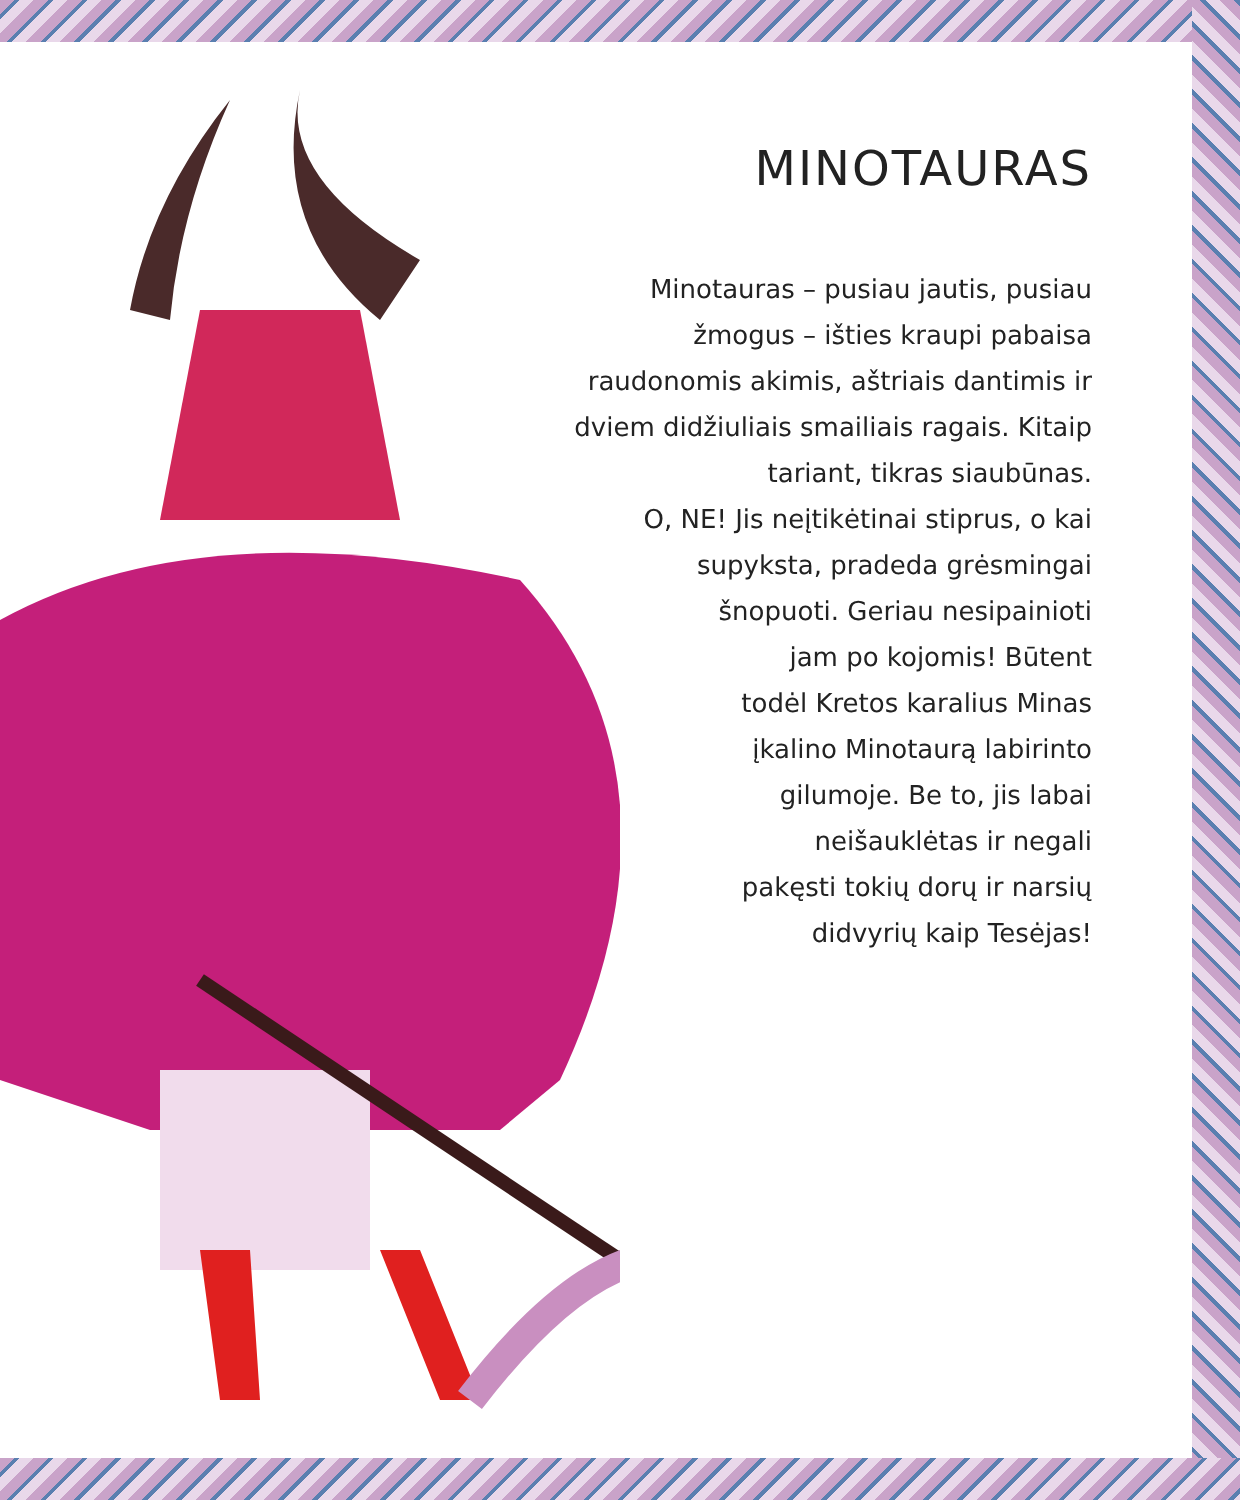MINOTAURAS
Minotauras – pusiau jautis, pusiau
žmogus – išties kraupi pabaisa
raudonomis akimis, aštriais dantimis ir
dviem didžiuliais smailiais ragais. Kitaip
tariant, tikras siaubūnas.
O, NE! Jis neįtikėtinai stiprus, o kai
supyksta, pradeda grėsmingai
šnopuoti. Geriau nesipainioti
jam po kojomis! Būtent
todėl Kretos karalius Minas
įkalino Minotaurą labirinto
gilumoje. Be to, jis labai
neišauklėtas ir negali
pakęsti tokių dorų ir narsių
didvyrių kaip Tesėjas!